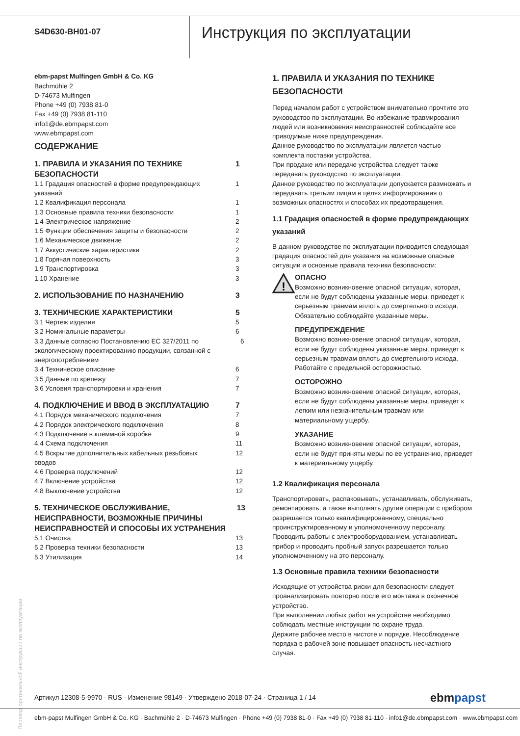S4D630-BH01-07
Инструкция по эксплуатации
ebm-papst Mulfingen GmbH & Co. KG
Bachmühle 2
D-74673 Mulfingen
Phone +49 (0) 7938 81-0
Fax +49 (0) 7938 81-110
info1@de.ebmpapst.com
www.ebmpapst.com
СОДЕРЖАНИЕ
1. ПРАВИЛА И УКАЗАНИЯ ПО ТЕХНИКЕ
БЕЗОПАСНОСТИ 1
1.1 Градация опасностей в форме предупреждающих
указаний 1
1.2 Квалификация персонала 1
1.3 Основные правила техники безопасности 1
1.4 Электрическое напряжение 2
1.5 Функции обеспечения защиты и безопасности 2
1.6 Механическое движение 2
1.7 Аккустичиские характеристики 2
1.8 Горячая поверхность 3
1.9 Транспортировка 3
1.10 Хранение 3
2. ИСПОЛЬЗОВАНИЕ ПО НАЗНАЧЕНИЮ 3
3. ТЕХНИЧЕСКИЕ ХАРАКТЕРИСТИКИ 5
3.1 Чертеж изделия 5
3.2 Номинальные параметры 6
3.3 Данные согласно Постановлению ЕС 327/2011 по экологическому проектированию продукции, связанной с энергопотреблением 6
3.4 Техническое описание 6
3.5 Данные по крепежу 7
3.6 Условия транспортировки и хранения 7
4. ПОДКЛЮЧЕНИЕ И ВВОД В ЭКСПЛУАТАЦИЮ 7
4.1 Порядок механического подключения 7
4.2 Порядок электрического подключения 8
4.3 Подключение в клеммной коробке 9
4.4 Схема подключения 11
4.5 Вскрытие дополнительных кабельных резьбовых
вводов 12
4.6 Проверка подключений 12
4.7 Включение устройства 12
4.8 Выключение устройства 12
5. ТЕХНИЧЕСКОЕ ОБСЛУЖИВАНИЕ, НЕИСПРАВНОСТИ, ВОЗМОЖНЫЕ ПРИЧИНЫ НЕИСПРАВНОСТЕЙ И СПОСОБЫ ИХ УСТРАНЕНИЯ 13
5.1 Очистка 13
5.2 Проверка техники безопасности 13
5.3 Утилизация 14
1. ПРАВИЛА И УКАЗАНИЯ ПО ТЕХНИКЕ БЕЗОПАСНОСТИ
Перед началом работ с устройством внимательно прочтите это руководство по эксплуатации. Во избежание травмирования людей или возникновения неисправностей соблюдайте все приводимые ниже предупреждения.
Данное руководство по эксплуатации является частью комплекта поставки устройства.
При продаже или передаче устройства следует также передавать руководство по эксплуатации.
Данное руководство по эксплуатации допускается размножать и передавать третьим лицам в целях информирования о возможных опасностях и способах их предотвращения.
1.1 Градация опасностей в форме предупреждающих указаний
В данном руководстве по эксплуатации приводится следующая градация опасностей для указания на возможные опасные ситуации и основные правила техники безопасности:
!
ОПАСНО
Возможно возникновение опасной ситуации, которая, если не будут соблюдены указанные меры, приведет к серьезным травмам вплоть до смертельного исхода. Обязательно соблюдайте указанные меры.
ПРЕДУПРЕЖДЕНИЕ
Возможно возникновение опасной ситуации, которая, если не будут соблюдены указанные меры, приведет к серьезным травмам вплоть до смертельного исхода. Работайте с предельной осторожностью.
ОСТОРОЖНО
Возможно возникновение опасной ситуации, которая, если не будут соблюдены указанные меры, приведет к легким или незначительным травмам или материальному ущербу.
УКАЗАНИЕ
Возможно возникновение опасной ситуации, которая, если не будут приняты меры по ее устранению, приведет к материальному ущербу.
1.2 Квалификация персонала
Транспортировать, распаковывать, устанавливать, обслуживать, ремонтировать, а также выполнять другие операции с прибором разрешается только квалифицированному, специально проинструктированному и уполномоченному персоналу.
Проводить работы с электрооборудованием, устанавливать прибор и проводить пробный запуск разрешается только уполномоченному на это персоналу.
1.3 Основные правила техники безопасности
Исходящие от устройства риски для безопасности следует проанализировать повторно после его монтажа в оконечное устройство.
При выполнении любых работ на устройстве необходимо соблюдать местные инструкции по охране труда.
Держите рабочее место в чистоте и порядке. Несоблюдение порядка в рабочей зоне повышает опасность несчастного случая.
Перевод оригинальной инструкции по эксплуатации
Артикул 12308-5-9970 · RUS · Изменение 98149 · Утверждено 2018-07-24 · Страница 1 / 14 ebmpapst
ebm-papst Mulfingen GmbH & Co. KG · Bachmühle 2 · D-74673 Mulfingen · Phone +49 (0) 7938 81-0 · Fax +49 (0) 7938 81-110 · info1@de.ebmpapst.com · www.ebmpapst.com